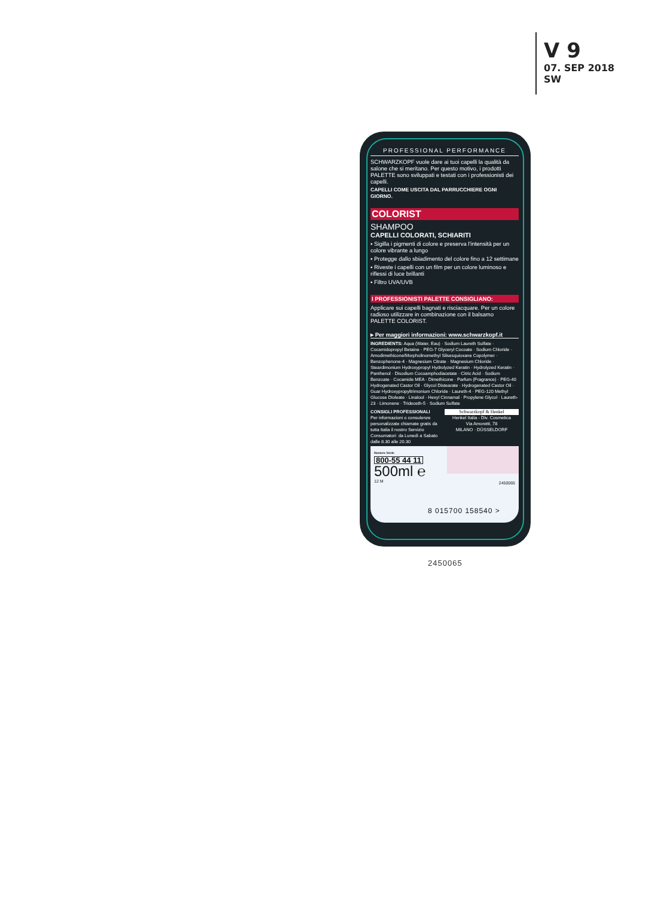V 9
07. SEP 2018
SW
PROFESSIONAL PERFORMANCE
SCHWARZKOPF vuole dare ai tuoi capelli la qualità da salone che si meritano. Per questo motivo, i prodotti PALETTE sono sviluppati e testati con i professionisti dei capelli.
CAPELLI COME USCITA DAL PARRUCCHIERE OGNI GIORNO.
COLORIST
SHAMPOO
CAPELLI COLORATI, SCHIARITI
▪ Sigilla i pigmenti di colore e preserva l'intensità per un colore vibrante a lungo
▪ Protegge dallo sbiadimento del colore fino a 12 settimane
▪ Riveste i capelli con un film per un colore luminoso e riflessi di luce brillanti
▪ Filtro UVA/UVB
I PROFESSIONISTI PALETTE CONSIGLIANO:
Applicare sui capelli bagnati e risciacquare. Per un colore radioso utilizzare in combinazione con il balsamo PALETTE COLORIST.
▸ Per maggiori informazioni: www.schwarzkopf.it
INGREDIENTS: Aqua (Water, Eau) · Sodium Laureth Sulfate · Cocamidopropyl Betaine · PEG-7 Glyceryl Cocoate · Sodium Chloride · Amodimethicone/Morpholinomethyl Silsesquioxane Copolymer · Benzophenone-4 · Magnesium Citrate · Magnesium Chloride · Steardimonium Hydroxypropyl Hydrolyzed Keratin · Hydrolyzed Keratin · Panthenol · Disodium Cocoamphodiacetate · Citric Acid · Sodium Benzoate · Cocamide MEA · Dimethicone · Parfum (Fragrance) · PEG-40 Hydrogenated Castor Oil · Glycol Distearate · Hydrogenated Castor Oil · Guar Hydroxypropyltrimonium Chloride · Laureth-4 · PEG-120 Methyl Glucose Dioleate · Linalool · Hexyl Cinnamal · Propylene Glycol · Laureth-23 · Limonene · Trideceth-5 · Sodium Sulfate
CONSIGLI PROFESSIONALI
Per informazioni o consulenze personalizzate chiamate gratis da tutta Italia il nostro Servizio Consumatori: da Lunedì a Sabato dalle 8.30 alle 20.30
Schwarzkopf & Henkel
Henkel Italia - Div. Cosmetica
Via Amoretti, 78
MILANO · DÜSSELDORF
Numero Verde
800-55 44 11
500ml ℮
12 M
8 015700 158540 >
2450065
2450065